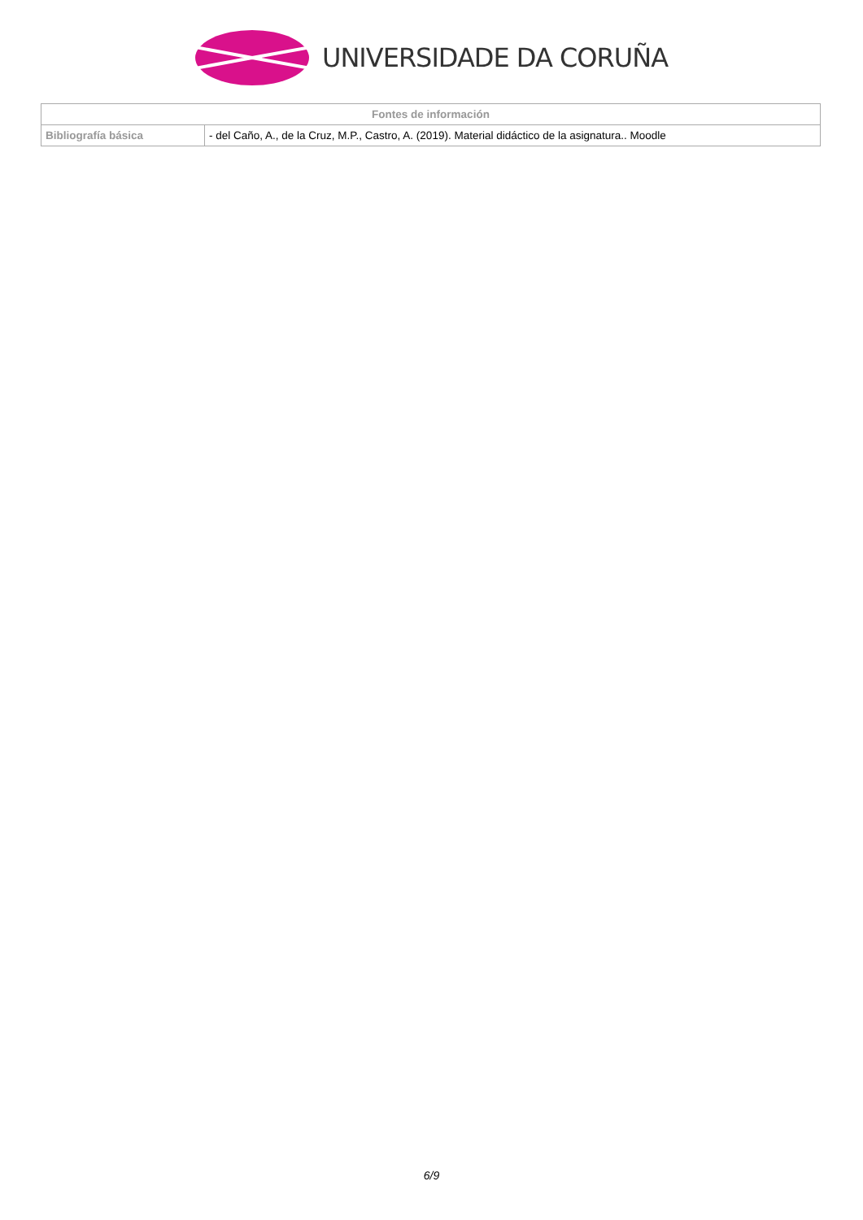UNIVERSIDADE DA CORUÑA
| Fontes de información | |
| --- | --- |
| Bibliografía básica | - del Caño, A., de la Cruz, M.P., Castro, A. (2019). Material didáctico de la asignatura.. Moodle |
6/9